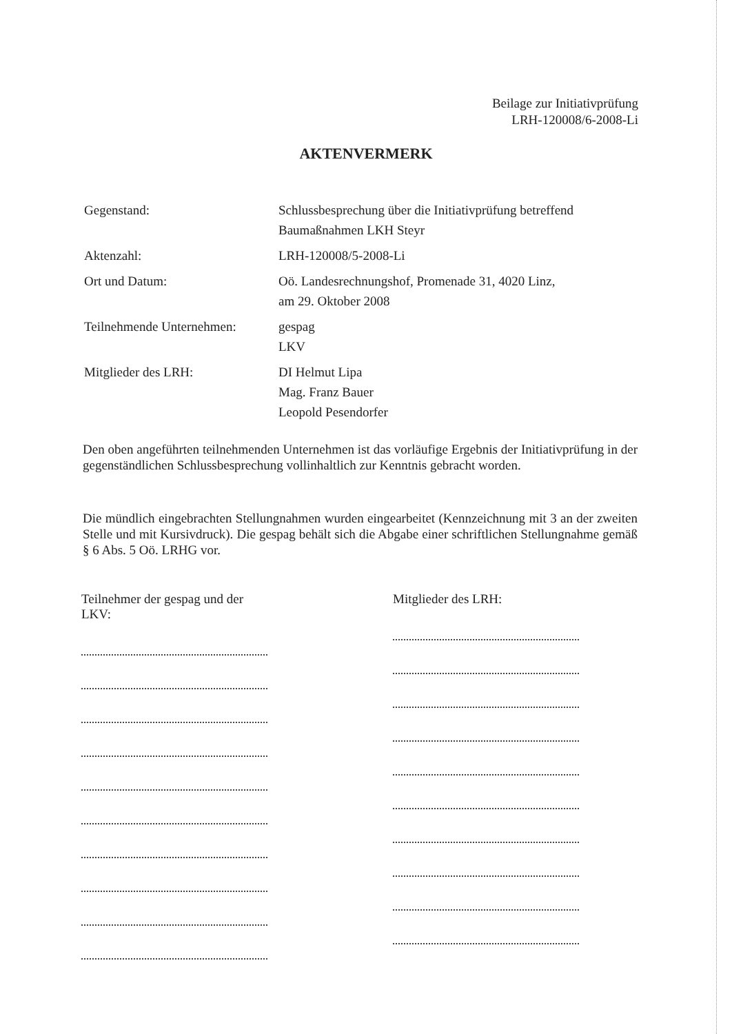Beilage zur Initiativprüfung
LRH-120008/6-2008-Li
AKTENVERMERK
| Gegenstand: | Schlussbesprechung über die Initiativprüfung betreffend Baumaßnahmen LKH Steyr |
| Aktenzahl: | LRH-120008/5-2008-Li |
| Ort und Datum: | Oö. Landesrechnungshof, Promenade 31, 4020 Linz, am 29. Oktober 2008 |
| Teilnehmende Unternehmen: | gespag LKV |
| Mitglieder des LRH: | DI Helmut Lipa Mag. Franz Bauer Leopold Pesendorfer |
Den oben angeführten teilnehmenden Unternehmen ist das vorläufige Ergebnis der Initiativprüfung in der gegenständlichen Schlussbesprechung vollinhaltlich zur Kenntnis gebracht worden.
Die mündlich eingebrachten Stellungnahmen wurden eingearbeitet (Kennzeichnung mit 3 an der zweiten Stelle und mit Kursivdruck). Die gespag behält sich die Abgabe einer schriftlichen Stellungnahme gemäß § 6 Abs. 5 Oö. LRHG vor.
Teilnehmer der gespag und der LKV:
Mitglieder des LRH: